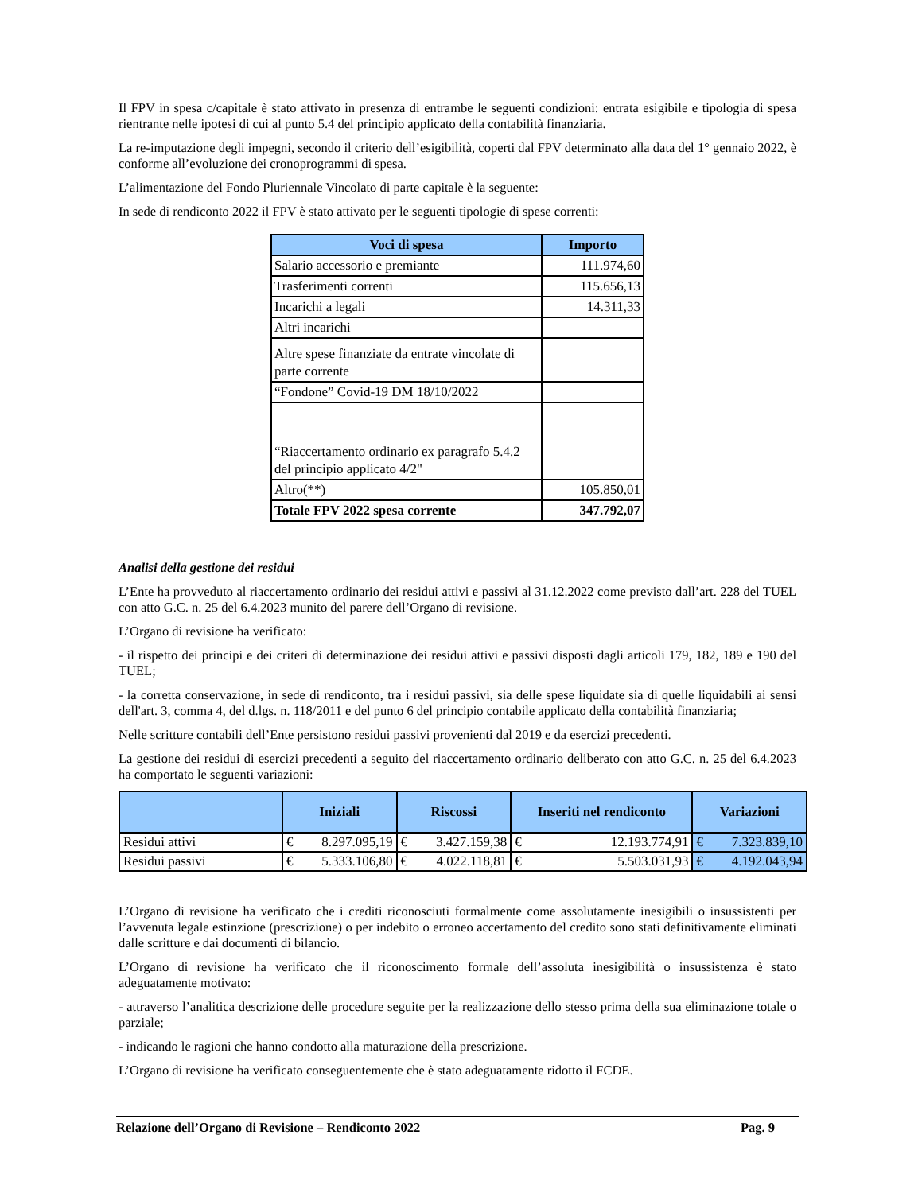Il FPV in spesa c/capitale è stato attivato in presenza di entrambe le seguenti condizioni: entrata esigibile e tipologia di spesa rientrante nelle ipotesi di cui al punto 5.4 del principio applicato della contabilità finanziaria.
La re-imputazione degli impegni, secondo il criterio dell’esigibilità, coperti dal FPV determinato alla data del 1° gennaio 2022, è conforme all’evoluzione dei cronoprogrammi di spesa.
L’alimentazione del Fondo Pluriennale Vincolato di parte capitale è la seguente:
In sede di rendiconto 2022 il FPV è stato attivato per le seguenti tipologie di spese correnti:
| Voci di spesa | Importo |
| --- | --- |
| Salario accessorio e premiante | 111.974,60 |
| Trasferimenti correnti | 115.656,13 |
| Incarichi a legali | 14.311,33 |
| Altri incarichi | |
| Altre spese finanziate da entrate vincolate di parte corrente | |
| “Fondone” Covid-19 DM 18/10/2022 | |
| “Riaccertamento ordinario ex paragrafo 5.4.2 del principio applicato 4/2" | |
| Altro(**) | 105.850,01 |
| Totale FPV 2022 spesa corrente | 347.792,07 |
Analisi della gestione dei residui
L’Ente ha provveduto al riaccertamento ordinario dei residui attivi e passivi al 31.12.2022 come previsto dall’art. 228 del TUEL con atto G.C. n. 25 del 6.4.2023 munito del parere dell’Organo di revisione.
L’Organo di revisione ha verificato:
- il rispetto dei principi e dei criteri di determinazione dei residui attivi e passivi disposti dagli articoli 179, 182, 189 e 190 del TUEL;
- la corretta conservazione, in sede di rendiconto, tra i residui passivi, sia delle spese liquidate sia di quelle liquidabili ai sensi dell'art. 3, comma 4, del d.lgs. n. 118/2011 e del punto 6 del principio contabile applicato della contabilità finanziaria;
Nelle scritture contabili dell’Ente persistono residui passivi provenienti dal 2019 e da esercizi precedenti.
La gestione dei residui di esercizi precedenti a seguito del riaccertamento ordinario deliberato con atto G.C. n. 25 del 6.4.2023 ha comportato le seguenti variazioni:
| | Iniziali | Riscossi | Inseriti nel rendiconto | Variazioni |
| --- | --- | --- | --- | --- |
| Residui attivi | € 8.297.095,19 | € 3.427.159,38 | € 12.193.774,91 | € 7.323.839,10 |
| Residui passivi | € 5.333.106,80 | € 4.022.118,81 | € 5.503.031,93 | € 4.192.043,94 |
L’Organo di revisione ha verificato che i crediti riconosciuti formalmente come assolutamente inesigibili o insussistenti per l’avvenuta legale estinzione (prescrizione) o per indebito o erroneo accertamento del credito sono stati definitivamente eliminati dalle scritture e dai documenti di bilancio.
L’Organo di revisione ha verificato che il riconoscimento formale dell’assoluta inesigibilità o insussistenza è stato adeguatamente motivato:
- attraverso l’analitica descrizione delle procedure seguite per la realizzazione dello stesso prima della sua eliminazione totale o parziale;
- indicando le ragioni che hanno condotto alla maturazione della prescrizione.
L’Organo di revisione ha verificato conseguentemente che è stato adeguatamente ridotto il FCDE.
Relazione dell’Organo di Revisione – Rendiconto 2022 Pag. 9